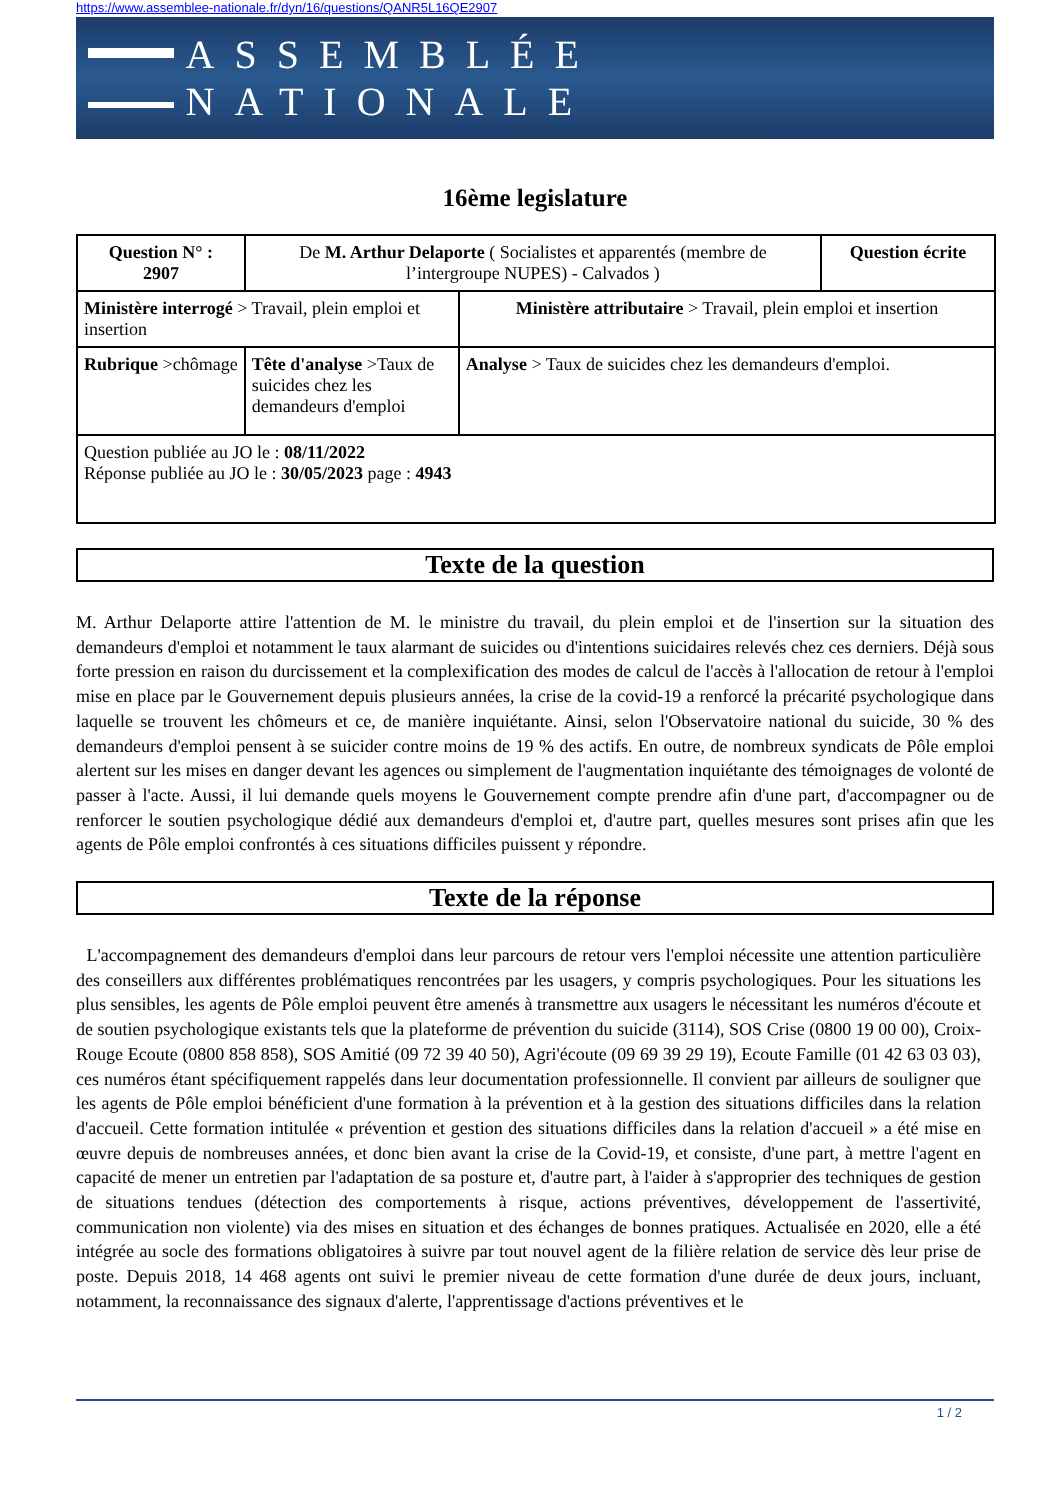https://www.assemblee-nationale.fr/dyn/16/questions/QANR5L16QE2907
ASSEMBLÉE NATIONALE
16ème legislature
| Question N° : 2907 | De M. Arthur Delaporte ( Socialistes et apparentés (membre de l’intergroupe NUPES) - Calvados ) | | Question écrite |
| Ministère interrogé > Travail, plein emploi et insertion | | Ministère attributaire > Travail, plein emploi et insertion | |
| Rubrique >chômage | Tête d'analyse >Taux de suicides chez les demandeurs d'emploi | Analyse > Taux de suicides chez les demandeurs d'emploi. | |
| Question publiée au JO le : 08/11/2022 Réponse publiée au JO le : 30/05/2023 page : 4943 | | | |
Texte de la question
M. Arthur Delaporte attire l'attention de M. le ministre du travail, du plein emploi et de l'insertion sur la situation des demandeurs d'emploi et notamment le taux alarmant de suicides ou d'intentions suicidaires relevés chez ces derniers. Déjà sous forte pression en raison du durcissement et la complexification des modes de calcul de l'accès à l'allocation de retour à l'emploi mise en place par le Gouvernement depuis plusieurs années, la crise de la covid-19 a renforcé la précarité psychologique dans laquelle se trouvent les chômeurs et ce, de manière inquiétante. Ainsi, selon l'Observatoire national du suicide, 30 % des demandeurs d'emploi pensent à se suicider contre moins de 19 % des actifs. En outre, de nombreux syndicats de Pôle emploi alertent sur les mises en danger devant les agences ou simplement de l'augmentation inquiétante des témoignages de volonté de passer à l'acte. Aussi, il lui demande quels moyens le Gouvernement compte prendre afin d'une part, d'accompagner ou de renforcer le soutien psychologique dédié aux demandeurs d'emploi et, d'autre part, quelles mesures sont prises afin que les agents de Pôle emploi confrontés à ces situations difficiles puissent y répondre.
Texte de la réponse
L'accompagnement des demandeurs d'emploi dans leur parcours de retour vers l'emploi nécessite une attention particulière des conseillers aux différentes problématiques rencontrées par les usagers, y compris psychologiques. Pour les situations les plus sensibles, les agents de Pôle emploi peuvent être amenés à transmettre aux usagers le nécessitant les numéros d'écoute et de soutien psychologique existants tels que la plateforme de prévention du suicide (3114), SOS Crise (0800 19 00 00), Croix-Rouge Ecoute (0800 858 858), SOS Amitié (09 72 39 40 50), Agri'écoute (09 69 39 29 19), Ecoute Famille (01 42 63 03 03), ces numéros étant spécifiquement rappelés dans leur documentation professionnelle. Il convient par ailleurs de souligner que les agents de Pôle emploi bénéficient d'une formation à la prévention et à la gestion des situations difficiles dans la relation d'accueil. Cette formation intitulée « prévention et gestion des situations difficiles dans la relation d'accueil » a été mise en œuvre depuis de nombreuses années, et donc bien avant la crise de la Covid-19, et consiste, d'une part, à mettre l'agent en capacité de mener un entretien par l'adaptation de sa posture et, d'autre part, à l'aider à s'approprier des techniques de gestion de situations tendues (détection des comportements à risque, actions préventives, développement de l'assertivité, communication non violente) via des mises en situation et des échanges de bonnes pratiques. Actualisée en 2020, elle a été intégrée au socle des formations obligatoires à suivre par tout nouvel agent de la filière relation de service dès leur prise de poste. Depuis 2018, 14 468 agents ont suivi le premier niveau de cette formation d'une durée de deux jours, incluant, notamment, la reconnaissance des signaux d'alerte, l'apprentissage d'actions préventives et le
1 / 2